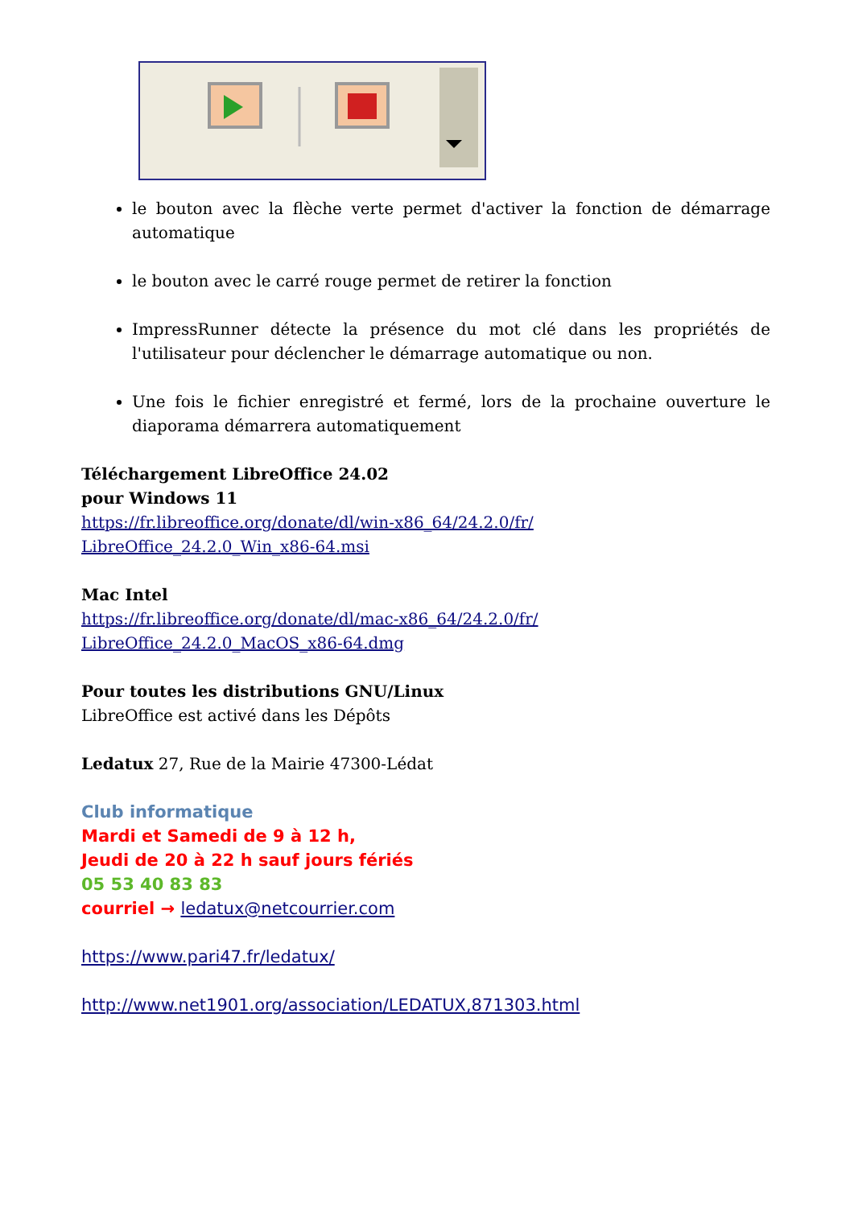le bouton avec la flèche verte permet d'activer la fonction de démarrage automatique
le bouton avec le carré rouge permet de retirer la fonction
ImpressRunner détecte la présence du mot clé dans les propriétés de l'utilisateur pour déclencher le démarrage automatique ou non.
Une fois le fichier enregistré et fermé, lors de la prochaine ouverture le diaporama démarrera automatiquement
Téléchargement LibreOffice 24.02
pour Windows 11
https://fr.libreoffice.org/donate/dl/win-x86_64/24.2.0/fr/ LibreOffice_24.2.0_Win_x86-64.msi
Mac Intel
https://fr.libreoffice.org/donate/dl/mac-x86_64/24.2.0/fr/ LibreOffice_24.2.0_MacOS_x86-64.dmg
Pour toutes les distributions GNU/Linux
LibreOffice est activé dans les Dépôts
Ledatux 27, Rue de la Mairie 47300-Lédat
Club informatique
Mardi et Samedi de 9 à 12 h,
Jeudi de 20 à 22 h sauf jours fériés
05 53 40 83 83
courriel → ledatux@netcourrier.com
https://www.pari47.fr/ledatux/
http://www.net1901.org/association/LEDATUX,871303.html